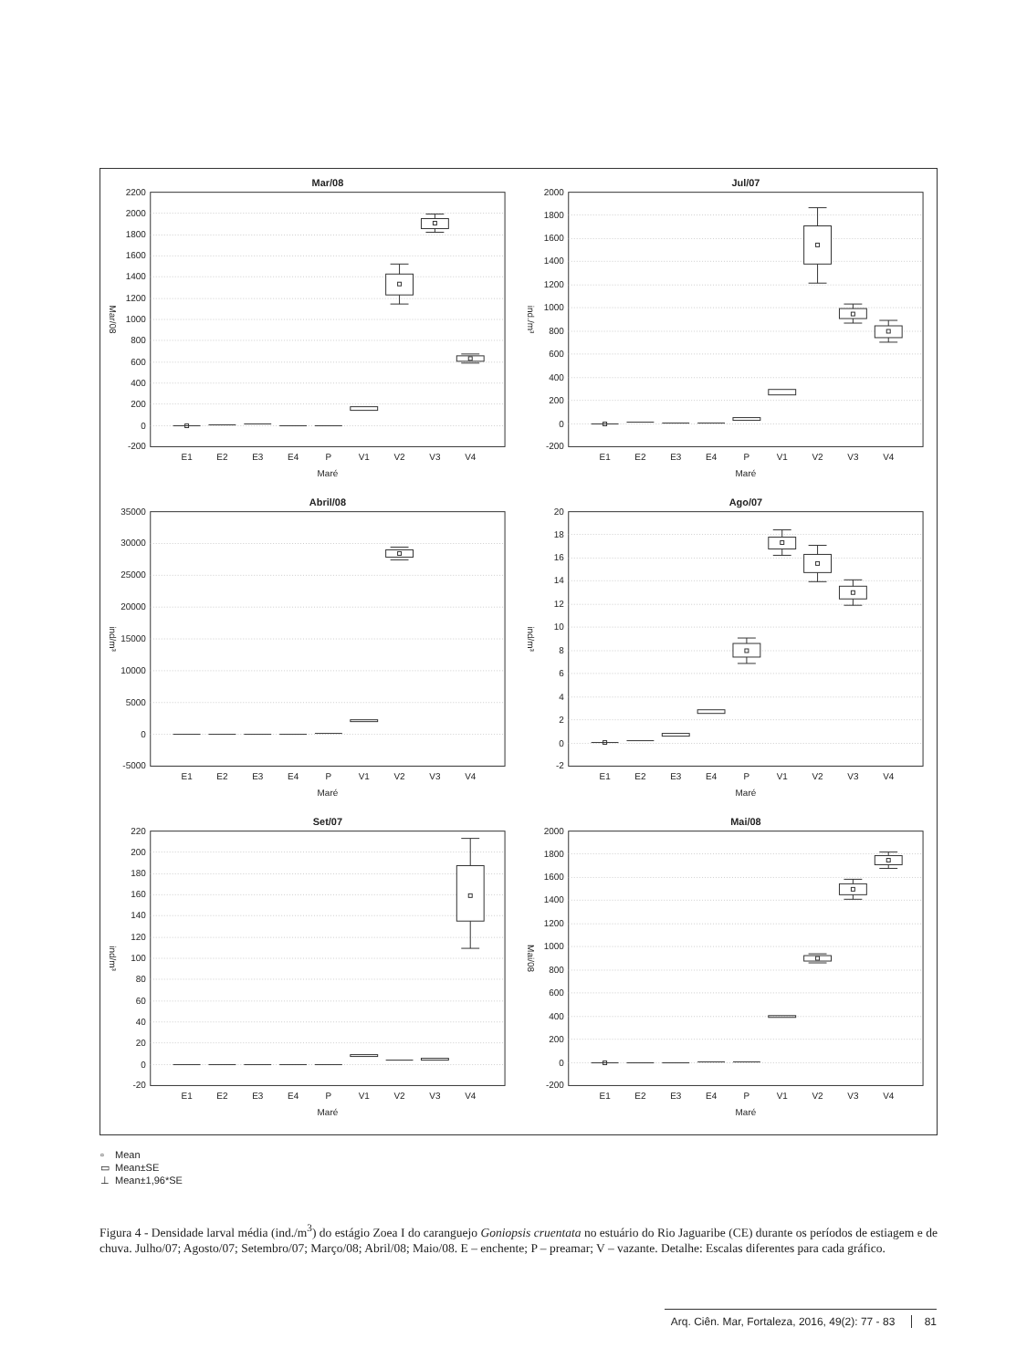Mar/08
2200
2000
1800
1600
1400
1200
1000
800
600
400
200
0
-200
Mar/08
E1
E2
E3
E4
P
V1
V2
V3
V4
Maré
Jul/07
2000
1800
1600
1400
1200
1000
800
600
400
200
0
-200
ind./m³
E1
E2
E3
E4
P
V1
V2
V3
V4
Maré
Abril/08
35000
30000
25000
20000
15000
10000
5000
0
-5000
ind/m³
E1
E2
E3
E4
P
V1
V2
V3
V4
Maré
Ago/07
20
18
16
14
12
10
8
6
4
2
0
-2
ind/m³
E1
E2
E3
E4
P
V1
V2
V3
V4
Maré
Set/07
220
200
180
160
140
120
100
80
60
40
20
0
-20
ind/m³
E1
E2
E3
E4
P
V1
V2
V3
V4
Maré
Mai/08
2000
1800
1600
1400
1200
1000
800
600
400
200
0
-200
Mai/08
E1
E2
E3
E4
P
V1
V2
V3
V4
Maré
▫ Mean
▭ Mean±SE
⊥ Mean±1,96*SE
Figura 4 - Densidade larval média (ind./m<sup>3</sup>) do estágio Zoea I do caranguejo Goniopsis cruentata no estuário do Rio Jaguaribe (CE) durante os períodos de estiagem e de chuva. Julho/07; Agosto/07; Setembro/07; Março/08; Abril/08; Maio/08. E – enchente; P – preamar; V – vazante. Detalhe: Escalas diferentes para cada gráfico.
Arq. Ciên. Mar, Fortaleza, 2016, 49(2): 77 - 83 81